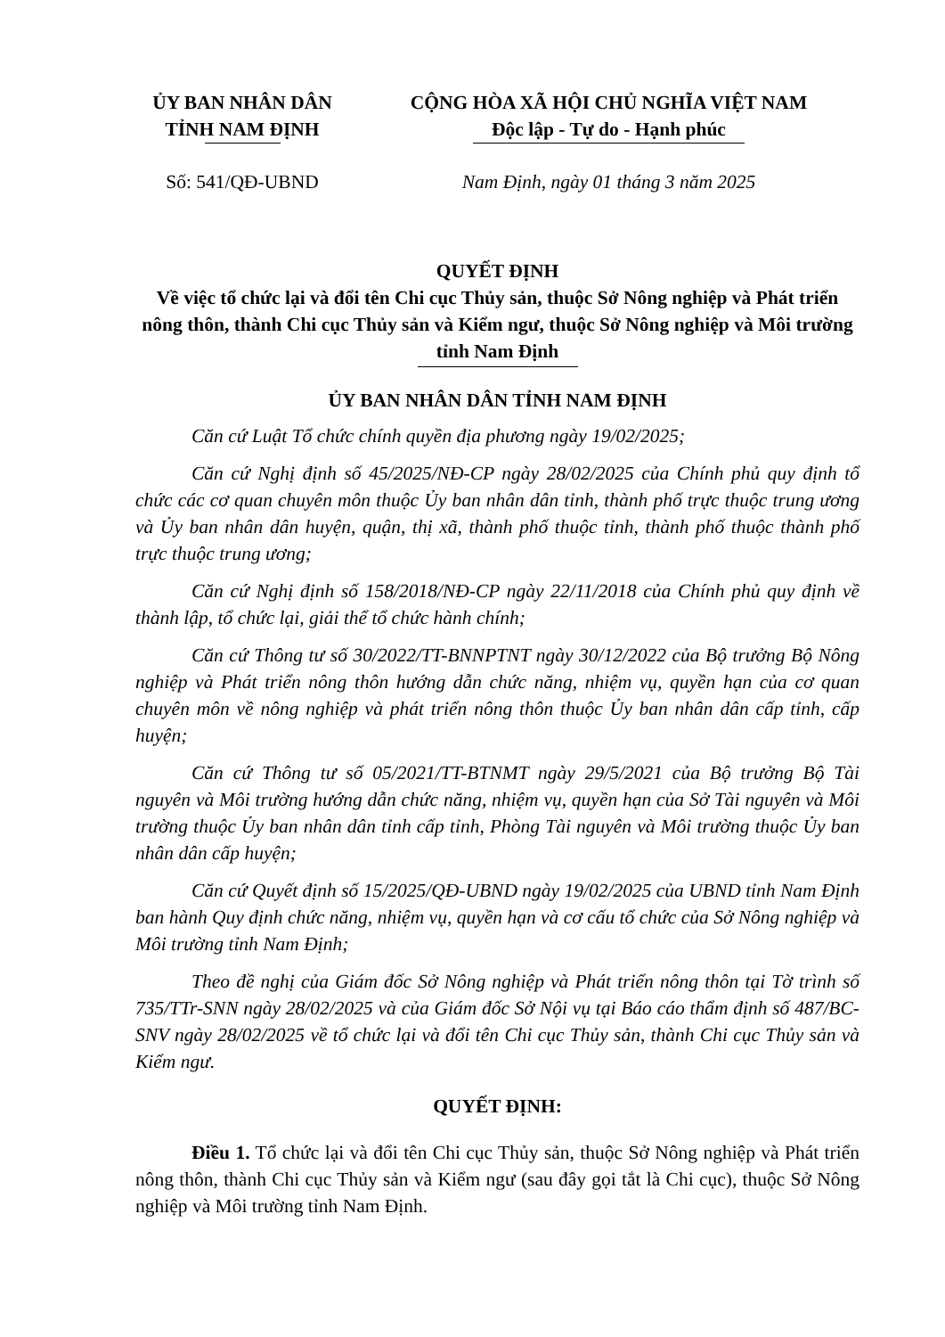ỦY BAN NHÂN DÂN
TỈNH NAM ĐỊNH
Số: 541/QĐ-UBND
CỘNG HÒA XÃ HỘI CHỦ NGHĨA VIỆT NAM
Độc lập - Tự do - Hạnh phúc
Nam Định, ngày 01 tháng 3 năm 2025
QUYẾT ĐỊNH
Về việc tổ chức lại và đổi tên Chi cục Thủy sản, thuộc Sở Nông nghiệp và Phát triển nông thôn, thành Chi cục Thủy sản và Kiểm ngư, thuộc Sở Nông nghiệp và Môi trường tỉnh Nam Định
ỦY BAN NHÂN DÂN TỈNH NAM ĐỊNH
Căn cứ Luật Tổ chức chính quyền địa phương ngày 19/02/2025;
Căn cứ Nghị định số 45/2025/NĐ-CP ngày 28/02/2025 của Chính phủ quy định tổ chức các cơ quan chuyên môn thuộc Ủy ban nhân dân tỉnh, thành phố trực thuộc trung ương và Ủy ban nhân dân huyện, quận, thị xã, thành phố thuộc tỉnh, thành phố thuộc thành phố trực thuộc trung ương;
Căn cứ Nghị định số 158/2018/NĐ-CP ngày 22/11/2018 của Chính phủ quy định về thành lập, tổ chức lại, giải thể tổ chức hành chính;
Căn cứ Thông tư số 30/2022/TT-BNNPTNT ngày 30/12/2022 của Bộ trưởng Bộ Nông nghiệp và Phát triển nông thôn hướng dẫn chức năng, nhiệm vụ, quyền hạn của cơ quan chuyên môn về nông nghiệp và phát triển nông thôn thuộc Ủy ban nhân dân cấp tỉnh, cấp huyện;
Căn cứ Thông tư số 05/2021/TT-BTNMT ngày 29/5/2021 của Bộ trưởng Bộ Tài nguyên và Môi trường hướng dẫn chức năng, nhiệm vụ, quyền hạn của Sở Tài nguyên và Môi trường thuộc Ủy ban nhân dân tỉnh cấp tỉnh, Phòng Tài nguyên và Môi trường thuộc Ủy ban nhân dân cấp huyện;
Căn cứ Quyết định số 15/2025/QĐ-UBND ngày 19/02/2025 của UBND tỉnh Nam Định ban hành Quy định chức năng, nhiệm vụ, quyền hạn và cơ cấu tổ chức của Sở Nông nghiệp và Môi trường tỉnh Nam Định;
Theo đề nghị của Giám đốc Sở Nông nghiệp và Phát triển nông thôn tại Tờ trình số 735/TTr-SNN ngày 28/02/2025 và của Giám đốc Sở Nội vụ tại Báo cáo thẩm định số 487/BC-SNV ngày 28/02/2025 về tổ chức lại và đổi tên Chi cục Thủy sản, thành Chi cục Thủy sản và Kiểm ngư.
QUYẾT ĐỊNH:
Điều 1. Tổ chức lại và đổi tên Chi cục Thủy sản, thuộc Sở Nông nghiệp và Phát triển nông thôn, thành Chi cục Thủy sản và Kiểm ngư (sau đây gọi tắt là Chi cục), thuộc Sở Nông nghiệp và Môi trường tỉnh Nam Định.